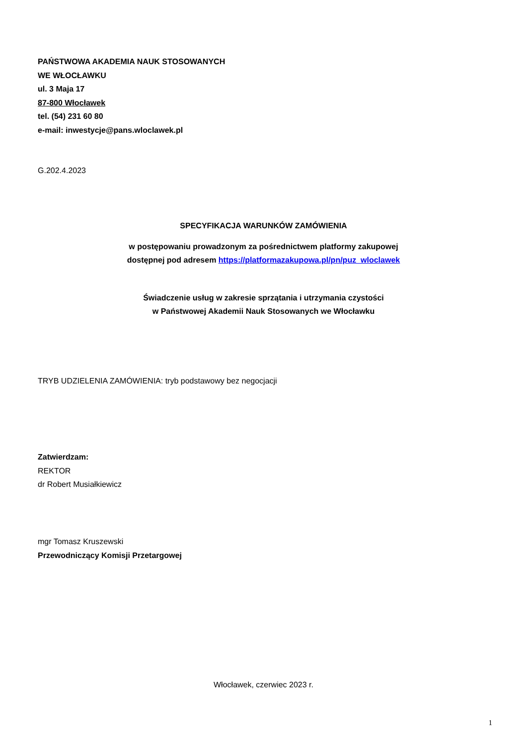PAŃSTWOWA AKADEMIA NAUK STOSOWANYCH
WE WŁOCŁAWKU
ul. 3 Maja 17
87-800 Włocławek
tel. (54) 231 60 80
e-mail: inwestycje@pans.wloclawek.pl
G.202.4.2023
SPECYFIKACJA WARUNKÓW ZAMÓWIENIA
w postępowaniu prowadzonym za pośrednictwem platformy zakupowej
dostępnej pod adresem https://platformazakupowa.pl/pn/puz_wloclawek
Świadczenie usług w zakresie sprzątania i utrzymania czystości
w Państwowej Akademii Nauk Stosowanych we Włocławku
TRYB UDZIELENIA ZAMÓWIENIA: tryb podstawowy bez negocjacji
Zatwierdzam:
REKTOR
dr Robert Musiałkiewicz
mgr Tomasz Kruszewski
Przewodniczący Komisji Przetargowej
Włocławek, czerwiec 2023 r.
1